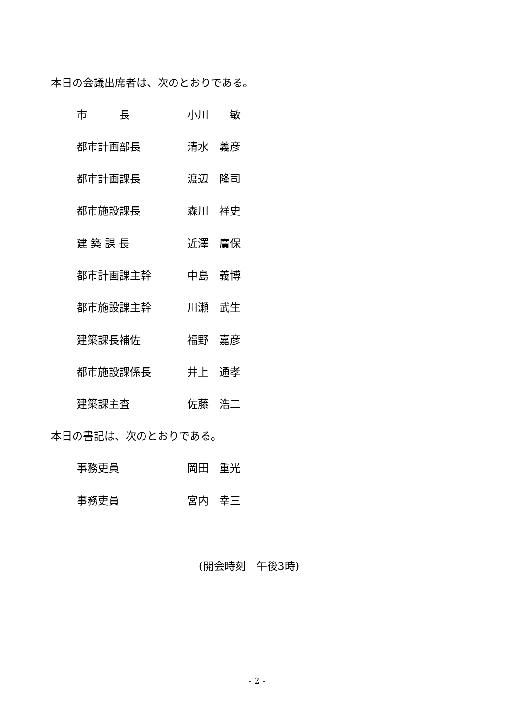本日の会議出席者は、次のとおりである。
市　　　長 小川　　敏
都市計画部長 清水　義彦
都市計画課長 渡辺　隆司
都市施設課長 森川　祥史
建 築 課 長 近澤　廣保
都市計画課主幹 中島　義博
都市施設課主幹 川瀬　武生
建築課長補佐 福野　嘉彦
都市施設課係長 井上　通孝
建築課主査 佐藤　浩二
本日の書記は、次のとおりである。
事務吏員 岡田　重光
事務吏員 宮内　幸三
(開会時刻　午後3時)
- 2 -